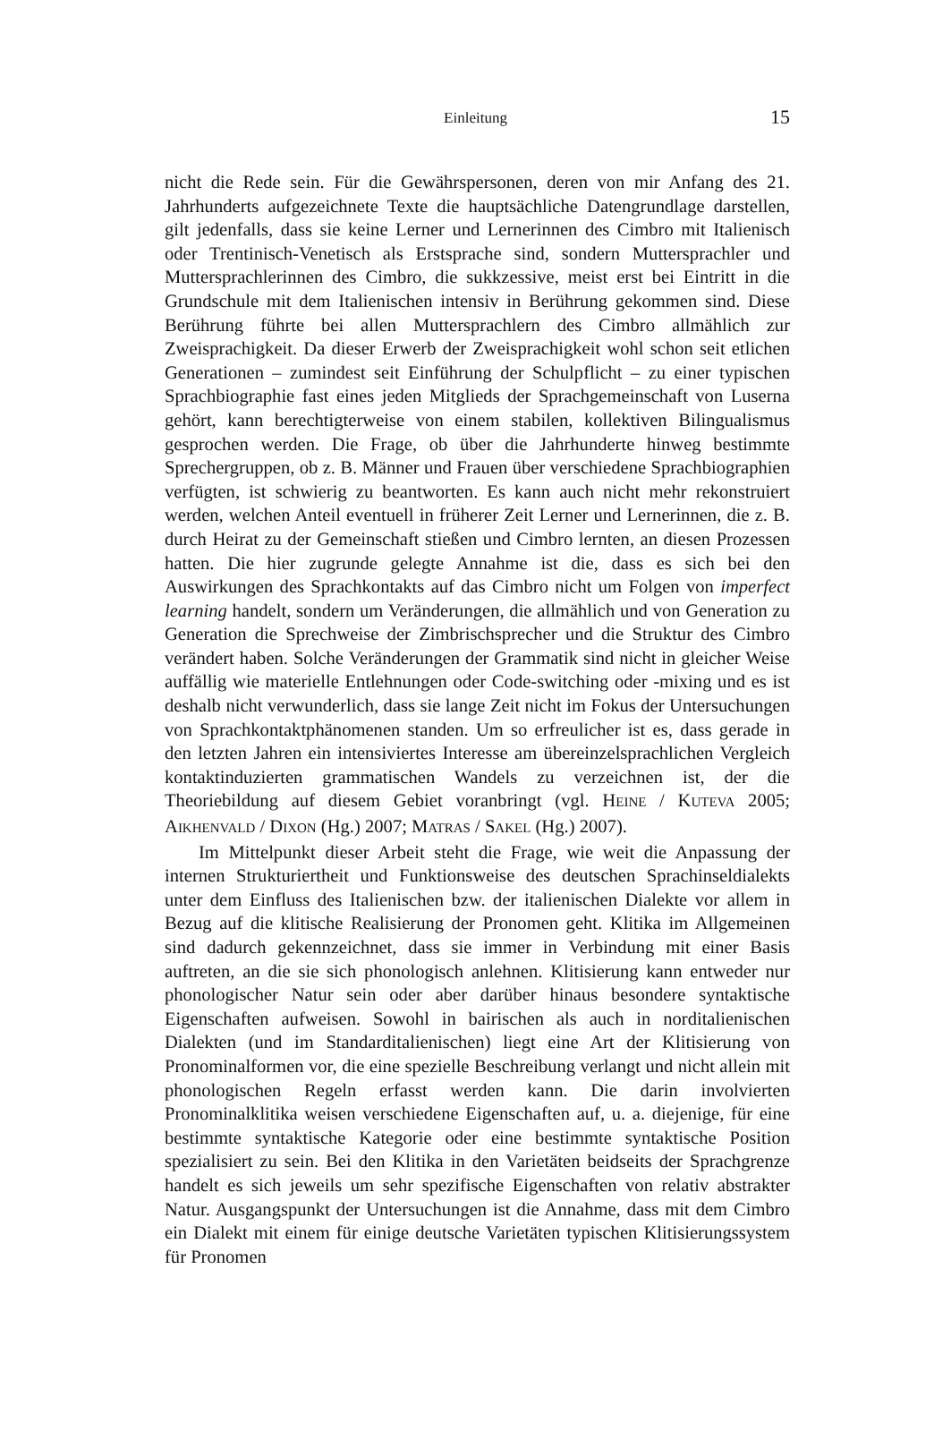Einleitung 15
nicht die Rede sein. Für die Gewährspersonen, deren von mir Anfang des 21. Jahrhunderts aufgezeichnete Texte die hauptsächliche Datengrundlage darstellen, gilt jedenfalls, dass sie keine Lerner und Lernerinnen des Cimbro mit Italienisch oder Trentinisch-Venetisch als Erstsprache sind, sondern Muttersprachler und Muttersprachlerinnen des Cimbro, die sukkzessive, meist erst bei Eintritt in die Grundschule mit dem Italienischen intensiv in Berührung gekommen sind. Diese Berührung führte bei allen Muttersprachlern des Cimbro allmählich zur Zweisprachigkeit. Da dieser Erwerb der Zweisprachigkeit wohl schon seit etlichen Generationen – zumindest seit Einführung der Schulpflicht – zu einer typischen Sprachbiographie fast eines jeden Mitglieds der Sprachgemeinschaft von Luserna gehört, kann berechtigterweise von einem stabilen, kollektiven Bilingualismus gesprochen werden. Die Frage, ob über die Jahrhunderte hinweg bestimmte Sprechergruppen, ob z. B. Männer und Frauen über verschiedene Sprachbiographien verfügten, ist schwierig zu beantworten. Es kann auch nicht mehr rekonstruiert werden, welchen Anteil eventuell in früherer Zeit Lerner und Lernerinnen, die z. B. durch Heirat zu der Gemeinschaft stießen und Cimbro lernten, an diesen Prozessen hatten. Die hier zugrunde gelegte Annahme ist die, dass es sich bei den Auswirkungen des Sprachkontakts auf das Cimbro nicht um Folgen von imperfect learning handelt, sondern um Veränderungen, die allmählich und von Generation zu Generation die Sprechweise der Zimbrischsprecher und die Struktur des Cimbro verändert haben. Solche Veränderungen der Grammatik sind nicht in gleicher Weise auffällig wie materielle Entlehnungen oder Code-switching oder -mixing und es ist deshalb nicht verwunderlich, dass sie lange Zeit nicht im Fokus der Untersuchungen von Sprachkontaktphänomenen standen. Um so erfreulicher ist es, dass gerade in den letzten Jahren ein intensiviertes Interesse am übereinzelsprachlichen Vergleich kontaktinduzierten grammatischen Wandels zu verzeichnen ist, der die Theoriebildung auf diesem Gebiet voranbringt (vgl. HEINE / KUTEVA 2005; AIKHENVALD / DIXON (Hg.) 2007; MATRAS / SAKEL (Hg.) 2007).
Im Mittelpunkt dieser Arbeit steht die Frage, wie weit die Anpassung der internen Strukturiertheit und Funktionsweise des deutschen Sprachinseldialekts unter dem Einfluss des Italienischen bzw. der italienischen Dialekte vor allem in Bezug auf die klitische Realisierung der Pronomen geht. Klitika im Allgemeinen sind dadurch gekennzeichnet, dass sie immer in Verbindung mit einer Basis auftreten, an die sie sich phonologisch anlehnen. Klitisierung kann entweder nur phonologischer Natur sein oder aber darüber hinaus besondere syntaktische Eigenschaften aufweisen. Sowohl in bairischen als auch in norditalienischen Dialekten (und im Standarditalienischen) liegt eine Art der Klitisierung von Pronominalformen vor, die eine spezielle Beschreibung verlangt und nicht allein mit phonologischen Regeln erfasst werden kann. Die darin involvierten Pronominalklitika weisen verschiedene Eigenschaften auf, u. a. diejenige, für eine bestimmte syntaktische Kategorie oder eine bestimmte syntaktische Position spezialisiert zu sein. Bei den Klitika in den Varietäten beidseits der Sprachgrenze handelt es sich jeweils um sehr spezifische Eigenschaften von relativ abstrakter Natur. Ausgangspunkt der Untersuchungen ist die Annahme, dass mit dem Cimbro ein Dialekt mit einem für einige deutsche Varietäten typischen Klitisierungssystem für Pronomen